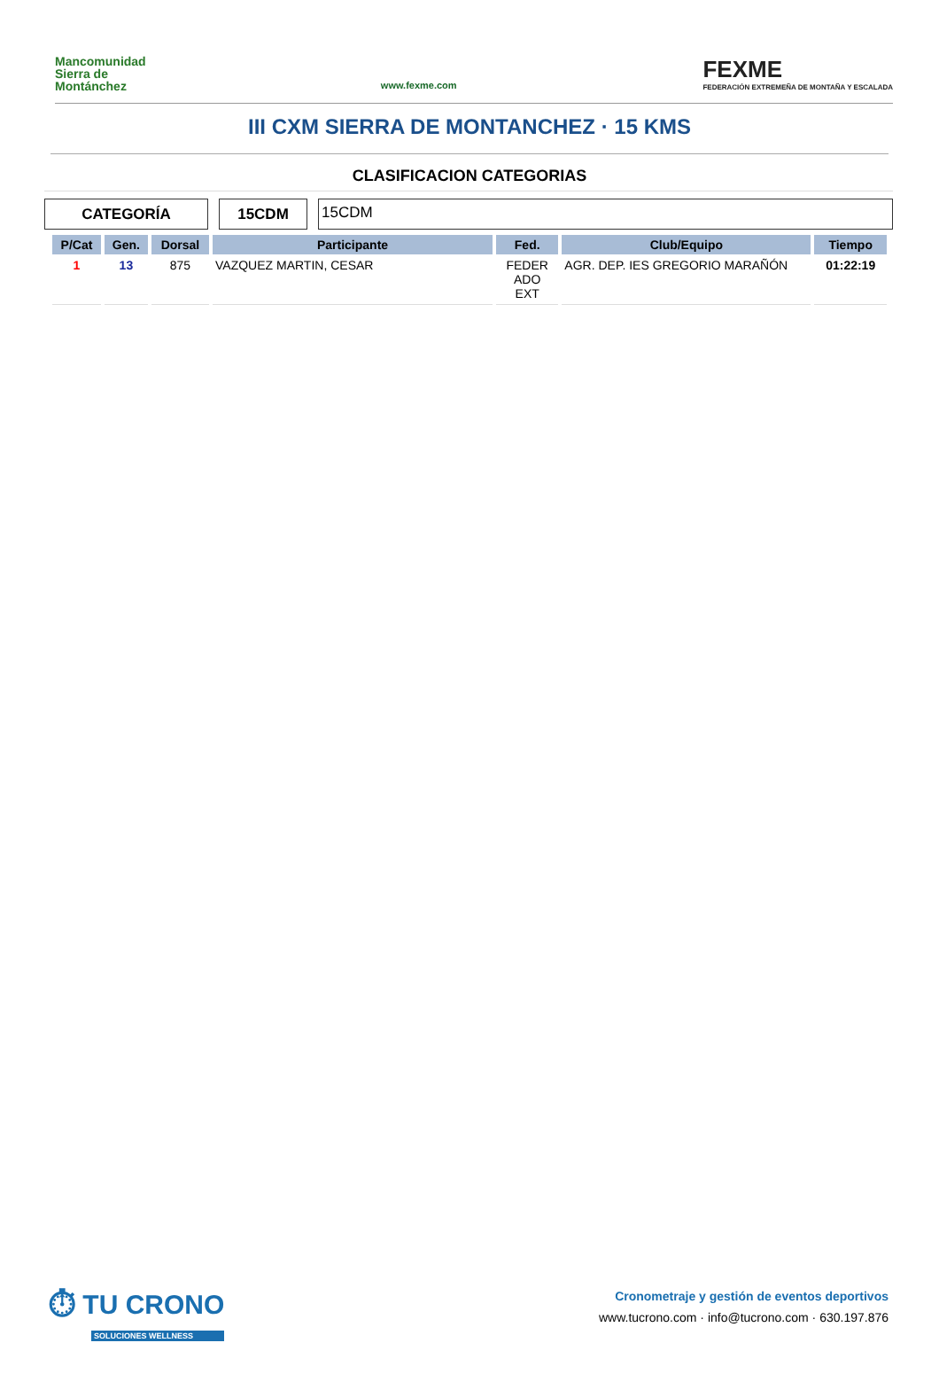Mancomunidad Sierra de Montánchez
www.fexme.com
FEXME
FEDERACIÓN EXTREMEÑA DE MONTAÑA Y ESCALADA
III CXM SIERRA DE MONTANCHEZ · 15 KMS
CLASIFICACION CATEGORIAS
CATEGORÍA 15CDM
15CDM
| P/Cat | Gen. | Dorsal | Participante | Fed. | Club/Equipo | Tiempo |
| --- | --- | --- | --- | --- | --- | --- |
| 1 | 13 | 875 | VAZQUEZ MARTIN, CESAR | FEDER ADO EXT | AGR. DEP. IES GREGORIO MARAÑÓN | 01:22:19 |
⏱ TU CRONO
SOLUCIONES WELLNESS
Cronometraje y gestión de eventos deportivos
www.tucrono.com · info@tucrono.com · 630.197.876